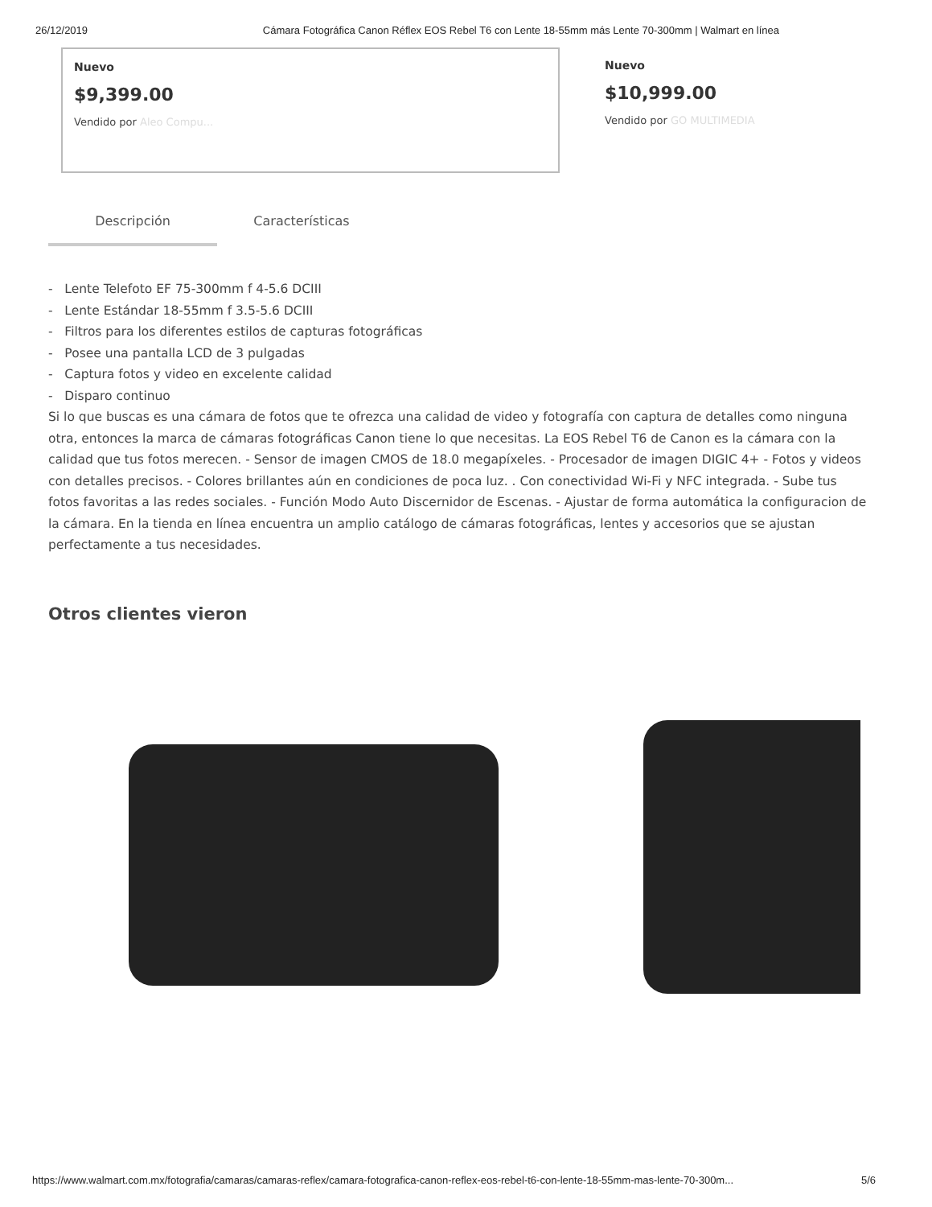26/12/2019 Cámara Fotográfica Canon Réflex EOS Rebel T6 con Lente 18-55mm más Lente 70-300mm | Walmart en línea
Nuevo
$9,399.00
Vendido por Aleo Compu...
Nuevo
$10,999.00
Vendido por GO MULTIMEDIA
Descripción Características
- Lente Telefoto EF 75-300mm f 4-5.6 DCIII
- Lente Estándar 18-55mm f 3.5-5.6 DCIII
- Filtros para los diferentes estilos de capturas fotográficas
- Posee una pantalla LCD de 3 pulgadas
- Captura fotos y video en excelente calidad
- Disparo continuo
Si lo que buscas es una cámara de fotos que te ofrezca una calidad de video y fotografía con captura de detalles como ninguna otra, entonces la marca de cámaras fotográficas Canon tiene lo que necesitas. La EOS Rebel T6 de Canon es la cámara con la calidad que tus fotos merecen. - Sensor de imagen CMOS de 18.0 megapíxeles. - Procesador de imagen DIGIC 4+ - Fotos y videos con detalles precisos. - Colores brillantes aún en condiciones de poca luz. . Con conectividad Wi-Fi y NFC integrada. - Sube tus fotos favoritas a las redes sociales. - Función Modo Auto Discernidor de Escenas. - Ajustar de forma automática la configuracion de la cámara. En la tienda en línea encuentra un amplio catálogo de cámaras fotográficas, lentes y accesorios que se ajustan perfectamente a tus necesidades.
Otros clientes vieron
https://www.walmart.com.mx/fotografia/camaras/camaras-reflex/camara-fotografica-canon-reflex-eos-rebel-t6-con-lente-18-55mm-mas-lente-70-300m... 5/6